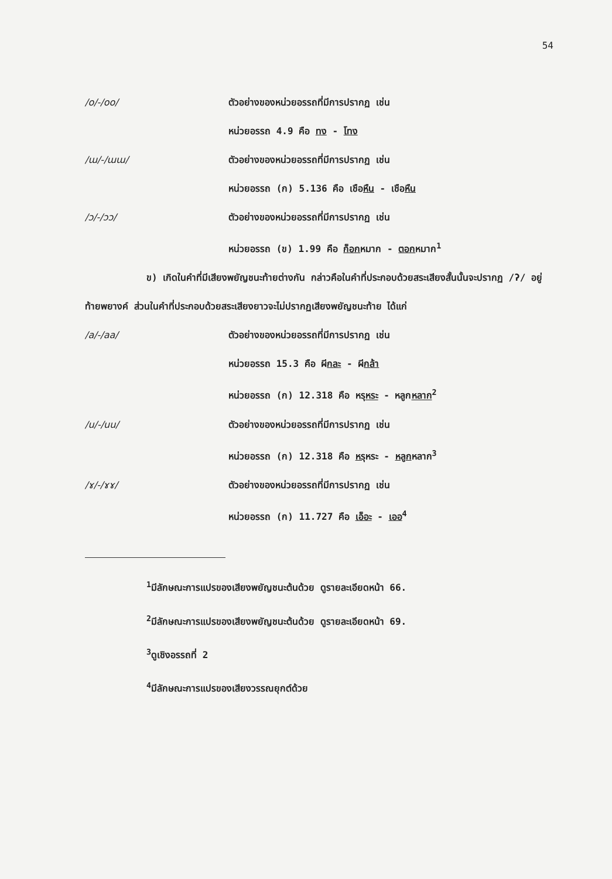54
/o/-/oo/ ตัวอย่างของหน่วยอรรถที่มีการปรากฏ เช่น
หน่วยอรรถ 4.9 คือ ทง - โทง
/ɯ/-/ɯɯ/ ตัวอย่างของหน่วยอรรถที่มีการปรากฏ เช่น
หน่วยอรรถ (ก) 5.136 คือ เชือหืน - เชือหืน
/ɔ/-/ɔɔ/ ตัวอย่างของหน่วยอรรถที่มีการปรากฏ เช่น
หน่วยอรรถ (ข) 1.99 คือ ก็อกหมาก - ตอกหมาก<sup>1</sup>
ข) เกิดในคำที่มีเสียงพยัญชนะท้ายต่างกัน กล่าวคือในคำที่ประกอบด้วยสระเสียงสั้นนั้นจะปรากฏ /ʔ/ อยู่ท้ายพยางค์ ส่วนในคำที่ประกอบด้วยสระเสียงยาวจะไม่ปรากฏเสียงพยัญชนะท้าย ได้แก่
/a/-/aa/ ตัวอย่างของหน่วยอรรถที่มีการปรากฏ เช่น
หน่วยอรรถ 15.3 คือ ผีกละ - ผีกล้า
หน่วยอรรถ (ก) 12.318 คือ หรุหระ - หลูกหลาก<sup>2</sup>
/u/-/uu/ ตัวอย่างของหน่วยอรรถที่มีการปรากฏ เช่น
หน่วยอรรถ (ก) 12.318 คือ หรุหระ - หลูกหลาก<sup>3</sup>
/ɤ/-/ɤɤ/ ตัวอย่างของหน่วยอรรถที่มีการปรากฏ เช่น
หน่วยอรรถ (ก) 11.727 คือ เอ็อะ - เออ<sup>4</sup>
<sup>1</sup> มีลักษณะการแปรของเสียงพยัญชนะต้นด้วย ดูรายละเอียดหน้า 66.
<sup>2</sup> มีลักษณะการแปรของเสียงพยัญชนะต้นด้วย ดูรายละเอียดหน้า 69.
<sup>3</sup> ดูเชิงอรรถที่ 2
<sup>4</sup> มีลักษณะการแปรของเสียงวรรณยุกต์ด้วย